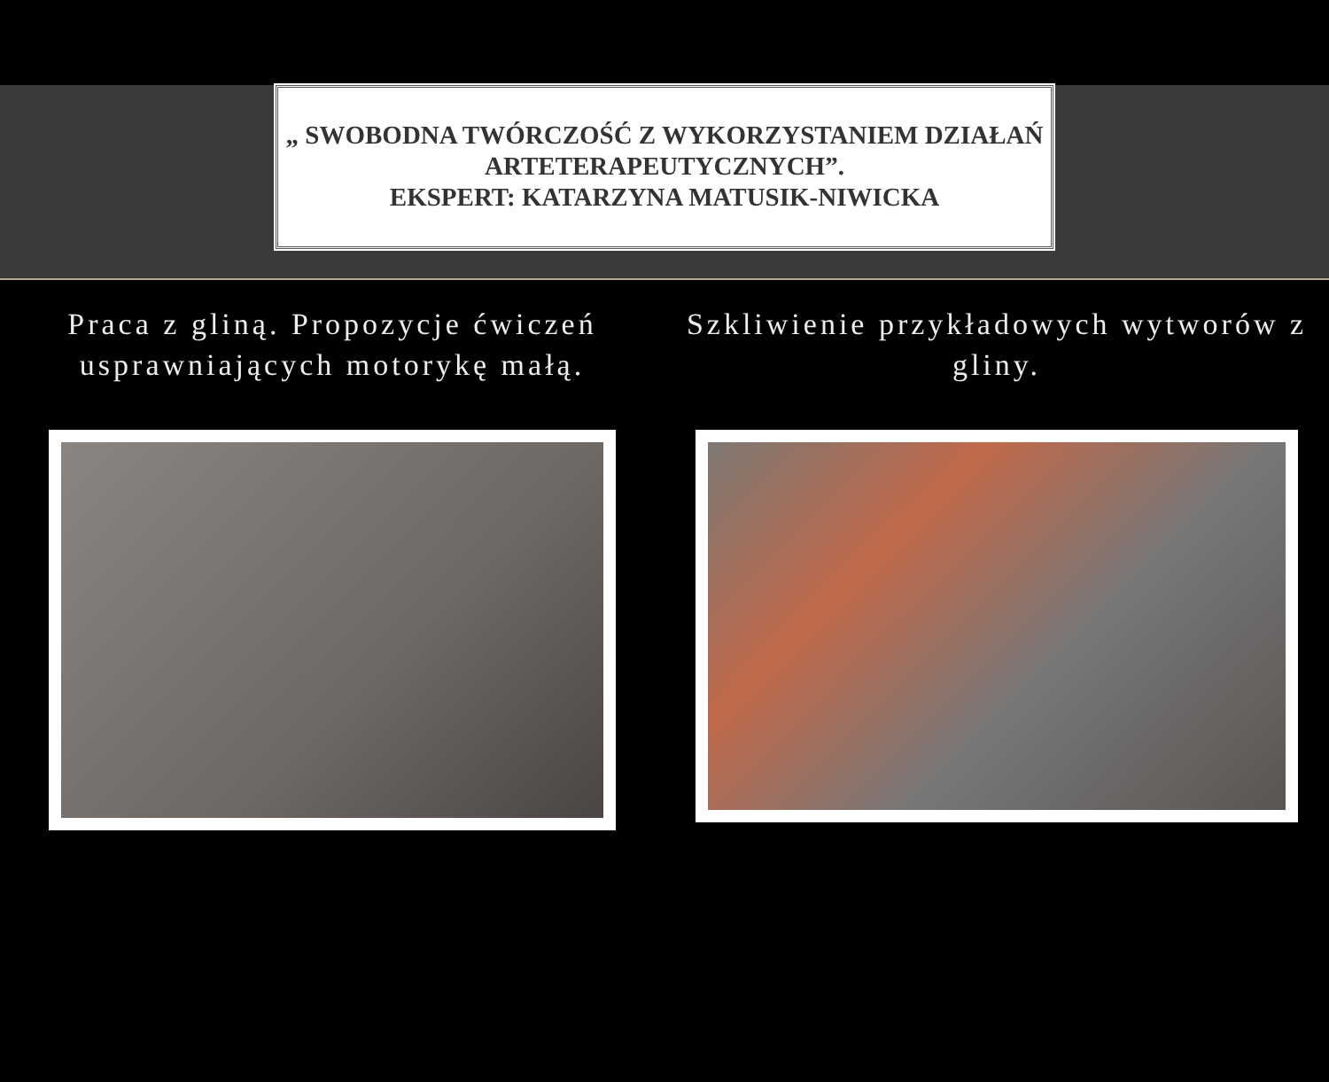„ SWOBODNA TWÓRCZOŚĆ Z WYKORZYSTANIEM DZIAŁAŃ ARTETERAPEUTYCZNYCH”.
EKSPERT: KATARZYNA MATUSIK-NIWICKA
Praca z gliną. Propozycje ćwiczeń usprawniających motorykę małą.
Szkliwienie przykładowych wytworów z gliny.